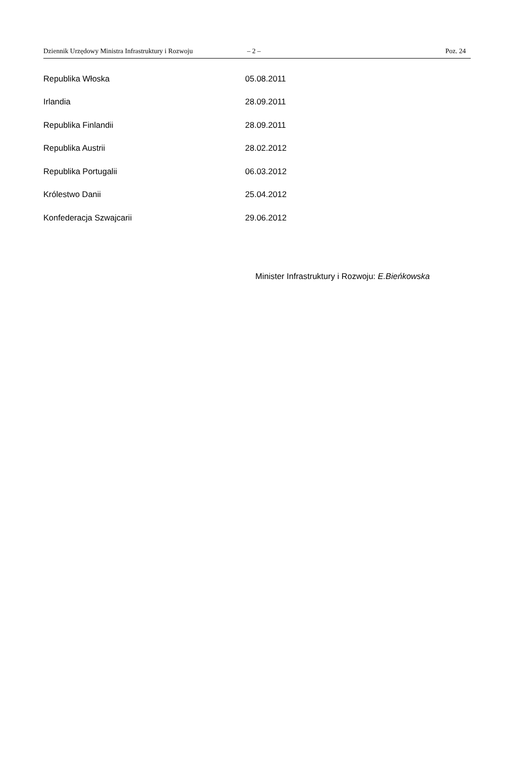Dziennik Urzędowy Ministra Infrastruktury i Rozwoju – 2 – Poz. 24
| Republika Włoska | 05.08.2011 |
| Irlandia | 28.09.2011 |
| Republika Finlandii | 28.09.2011 |
| Republika Austrii | 28.02.2012 |
| Republika Portugalii | 06.03.2012 |
| Królestwo Danii | 25.04.2012 |
| Konfederacja Szwajcarii | 29.06.2012 |
Minister Infrastruktury i Rozwoju: E.Bieńkowska